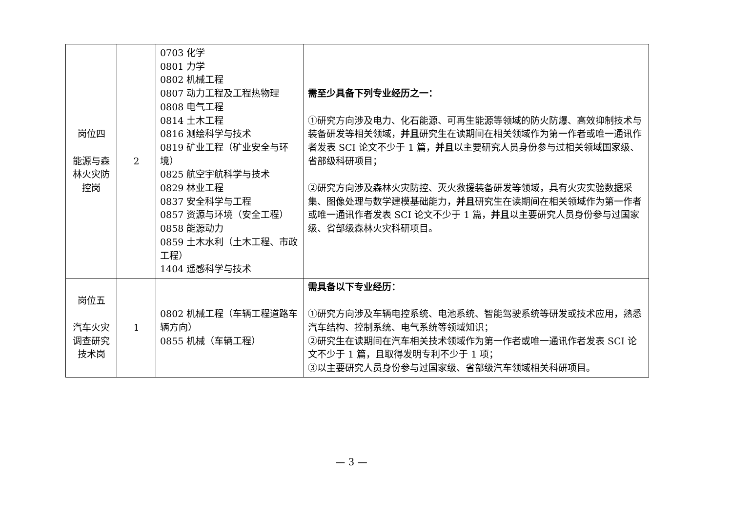| 岗位四 能源与森林火灾防控岗 | 2 | 0703 化学 0801 力学 0802 机械工程 0807 动力工程及工程热物理 0808 电气工程 0814 土木工程 0816 测绘科学与技术 0819 矿业工程（矿业安全与环境） 0825 航空宇航科学与技术 0829 林业工程 0837 安全科学与工程 0857 资源与环境（安全工程） 0858 能源动力 0859 土木水利（土木工程、市政工程） 1404 遥感科学与技术 | 需至少具备下列专业经历之一： ①研究方向涉及电力、化石能源、可再生能源等领域的防火防爆、高效抑制技术与装备研发等相关领域， 并且 研究生在读期间在相关领域作为第一作者或唯一通讯作者发表 SCI 论文不少于 1 篇， 并且 以主要研究人员身份参与过相关领域国家级、省部级科研项目； ②研究方向涉及森林火灾防控、灭火救援装备研发等领域，具有火灾实验数据采集、图像处理与数学建模基础能力， 并且 研究生在读期间在相关领域作为第一作者或唯一通讯作者发表 SCI 论文不少于 1 篇， 并且 以主要研究人员身份参与过国家级、省部级森林火灾科研项目。 |
| 岗位五 汽车火灾调查研究技术岗 | 1 | 0802 机械工程（车辆工程道路车辆方向） 0855 机械（车辆工程） | 需具备以下专业经历： ①研究方向涉及车辆电控系统、电池系统、智能驾驶系统等研发或技术应用，熟悉汽车结构、控制系统、电气系统等领域知识； ②研究生在读期间在汽车相关技术领域作为第一作者或唯一通讯作者发表 SCI 论文不少于 1 篇，且取得发明专利不少于 1 项； ③以主要研究人员身份参与过国家级、省部级汽车领域相关科研项目。 |
— 3 —